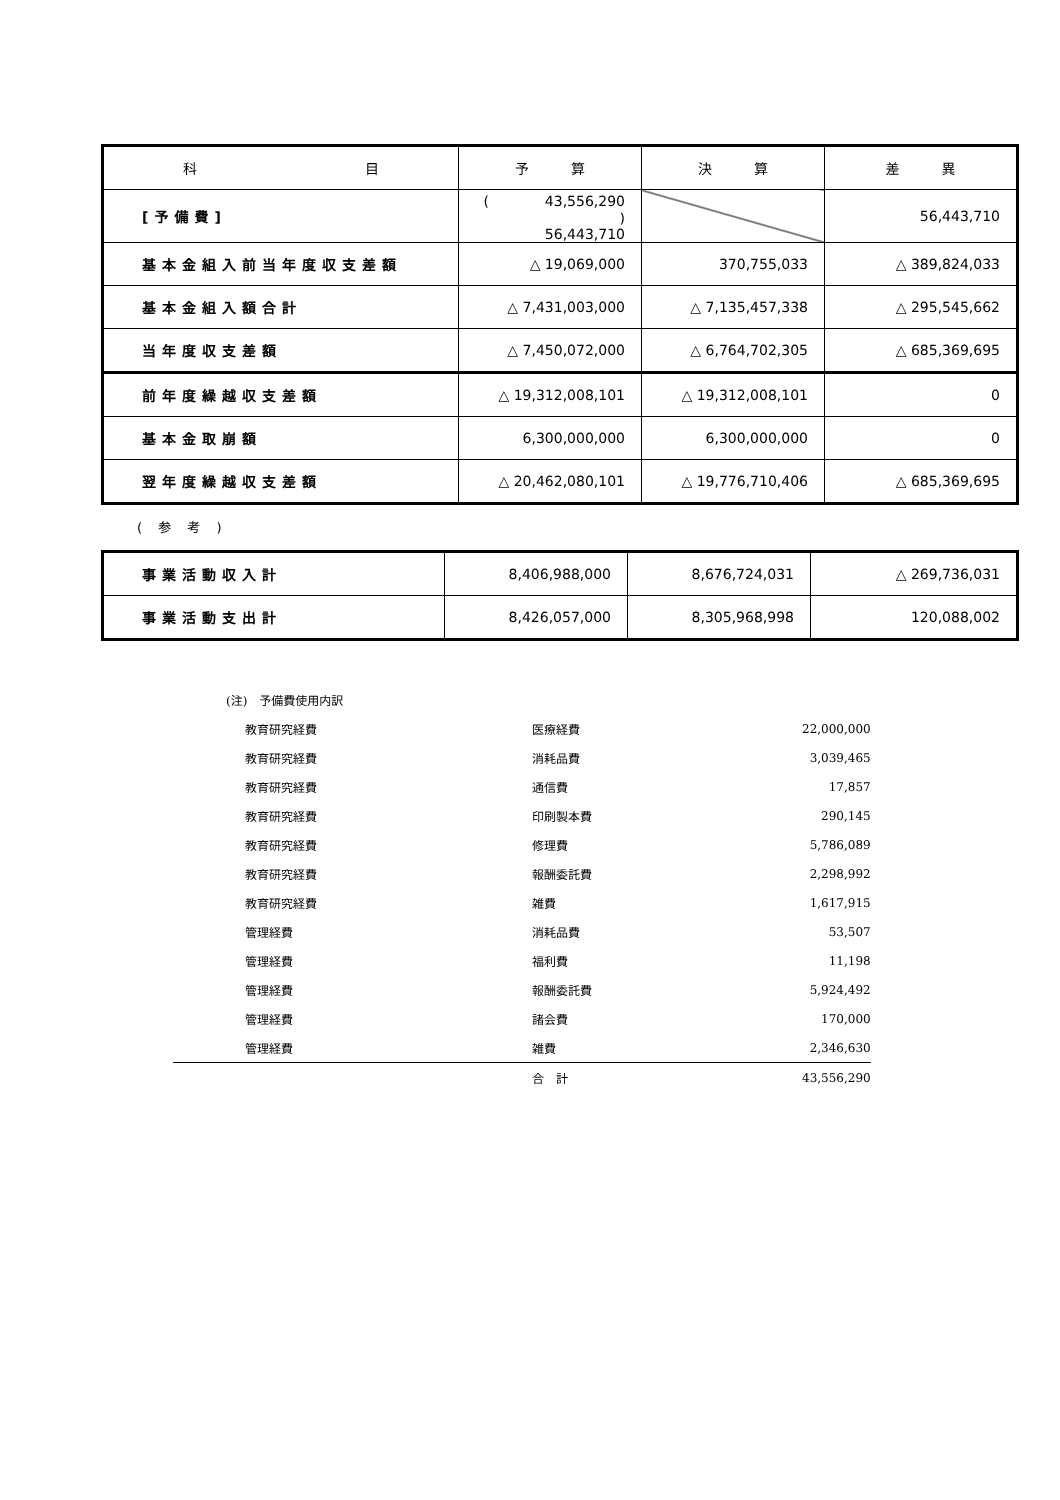| 科 目 | 予 算 | 決 算 | 差 異 |
| --- | --- | --- | --- |
| [予備費] | ( 43,556,290 ) 56,443,710 | | 56,443,710 |
| 基本金組入前当年度収支差額 | △ 19,069,000 | 370,755,033 | △ 389,824,033 |
| 基本金組入額合計 | △ 7,431,003,000 | △ 7,135,457,338 | △ 295,545,662 |
| 当年度収支差額 | △ 7,450,072,000 | △ 6,764,702,305 | △ 685,369,695 |
| 前年度繰越収支差額 | △ 19,312,008,101 | △ 19,312,008,101 | 0 |
| 基本金取崩額 | 6,300,000,000 | 6,300,000,000 | 0 |
| 翌年度繰越収支差額 | △ 20,462,080,101 | △ 19,776,710,406 | △ 685,369,695 |
( 参 考 )
| 事業活動収入計 | 8,406,988,000 | 8,676,724,031 | △ 269,736,031 |
| 事業活動支出計 | 8,426,057,000 | 8,305,968,998 | 120,088,002 |
| (注) 予備費使用内訳 | | |
| 教育研究経費 | 医療経費 | 22,000,000 |
| 教育研究経費 | 消耗品費 | 3,039,465 |
| 教育研究経費 | 通信費 | 17,857 |
| 教育研究経費 | 印刷製本費 | 290,145 |
| 教育研究経費 | 修理費 | 5,786,089 |
| 教育研究経費 | 報酬委託費 | 2,298,992 |
| 教育研究経費 | 雑費 | 1,617,915 |
| 管理経費 | 消耗品費 | 53,507 |
| 管理経費 | 福利費 | 11,198 |
| 管理経費 | 報酬委託費 | 5,924,492 |
| 管理経費 | 諸会費 | 170,000 |
| 管理経費 | 雑費 | 2,346,630 |
| | 合 計 | 43,556,290 |